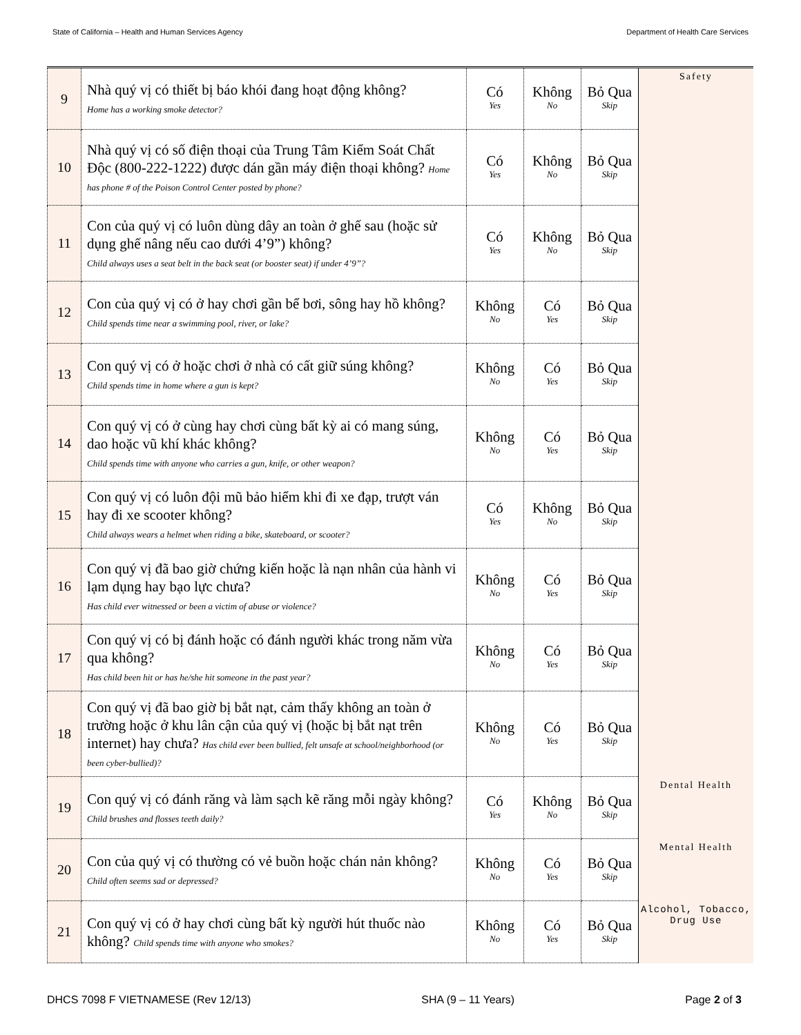State of California – Health and Human Services Agency Department of Health Care Services
| 9 | Nhà quý vị có thiết bị báo khói đang hoạt động không? Home has a working smoke detector? | Có Yes | Không No | Bỏ Qua Skip | Safety |
| 10 | Nhà quý vị có số điện thoại của Trung Tâm Kiểm Soát Chất Độc (800-222-1222) được dán gần máy điện thoại không? Home has phone # of the Poison Control Center posted by phone? | Có Yes | Không No | Bỏ Qua Skip | |
| 11 | Con của quý vị có luôn dùng dây an toàn ở ghế sau (hoặc sử dụng ghế nâng nếu cao dưới 4’9”) không? Child always uses a seat belt in the back seat (or booster seat) if under 4’9”? | Có Yes | Không No | Bỏ Qua Skip | |
| 12 | Con của quý vị có ở hay chơi gần bể bơi, sông hay hồ không? Child spends time near a swimming pool, river, or lake? | Không No | Có Yes | Bỏ Qua Skip | |
| 13 | Con quý vị có ở hoặc chơi ở nhà có cất giữ súng không? Child spends time in home where a gun is kept? | Không No | Có Yes | Bỏ Qua Skip | |
| 14 | Con quý vị có ở cùng hay chơi cùng bất kỳ ai có mang súng, dao hoặc vũ khí khác không? Child spends time with anyone who carries a gun, knife, or other weapon? | Không No | Có Yes | Bỏ Qua Skip | |
| 15 | Con quý vị có luôn đội mũ bảo hiểm khi đi xe đạp, trượt ván hay đi xe scooter không? Child always wears a helmet when riding a bike, skateboard, or scooter? | Có Yes | Không No | Bỏ Qua Skip | |
| 16 | Con quý vị đã bao giờ chứng kiến hoặc là nạn nhân của hành vi lạm dụng hay bạo lực chưa? Has child ever witnessed or been a victim of abuse or violence? | Không No | Có Yes | Bỏ Qua Skip | |
| 17 | Con quý vị có bị đánh hoặc có đánh người khác trong năm vừa qua không? Has child been hit or has he/she hit someone in the past year? | Không No | Có Yes | Bỏ Qua Skip | |
| 18 | Con quý vị đã bao giờ bị bắt nạt, cảm thấy không an toàn ở trường hoặc ở khu lân cận của quý vị (hoặc bị bắt nạt trên internet) hay chưa? Has child ever been bullied, felt unsafe at school/neighborhood (or been cyber-bullied)? | Không No | Có Yes | Bỏ Qua Skip | |
| 19 | Con quý vị có đánh răng và làm sạch kẽ răng mỗi ngày không? Child brushes and flosses teeth daily? | Có Yes | Không No | Bỏ Qua Skip | Dental Health |
| 20 | Con của quý vị có thường có vẻ buồn hoặc chán nản không? Child often seems sad or depressed? | Không No | Có Yes | Bỏ Qua Skip | Mental Health |
| 21 | Con quý vị có ở hay chơi cùng bất kỳ người hút thuốc nào không? Child spends time with anyone who smokes? | Không No | Có Yes | Bỏ Qua Skip | Alcohol, Tobacco, Drug Use |
DHCS 7098 F VIETNAMESE (Rev 12/13) SHA (9 – 11 Years) Page 2 of 3